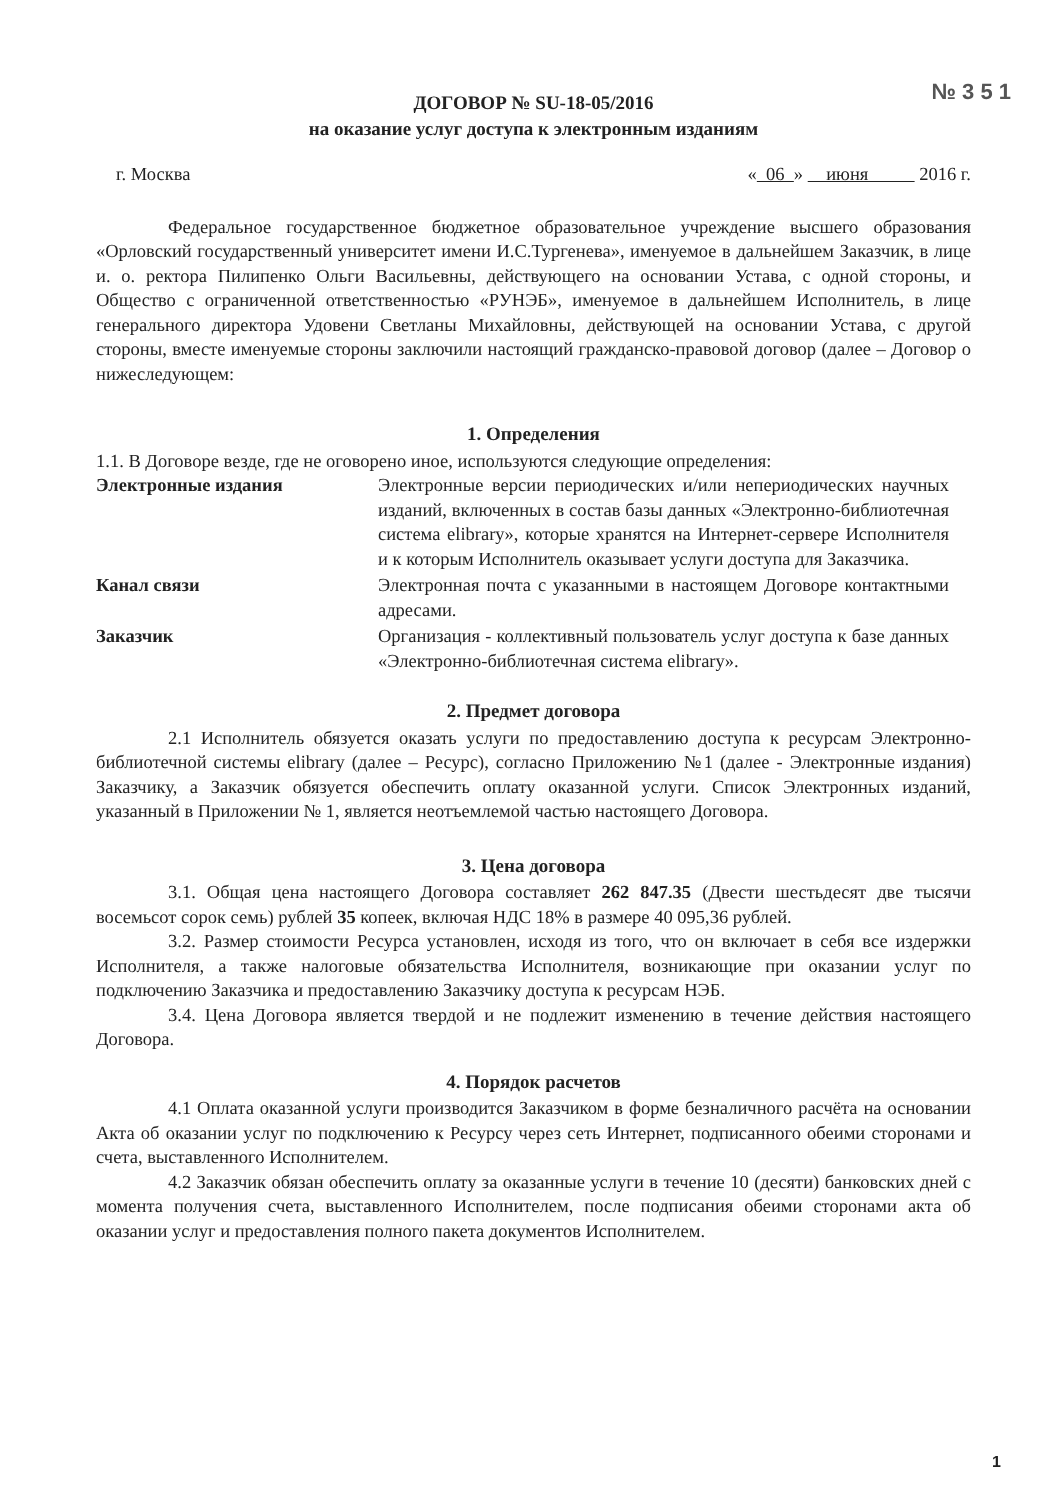№ 3 5 1
ДОГОВОР № SU-18-05/2016
на оказание услуг доступа к электронным изданиям
г. Москва « 06 » июня 2016 г.
Федеральное государственное бюджетное образовательное учреждение высшего образования «Орловский государственный университет имени И.С.Тургенева», именуемое в дальнейшем Заказчик, в лице и. о. ректора Пилипенко Ольги Васильевны, действующего на основании Устава, с одной стороны, и Общество с ограниченной ответственностью «РУНЭБ», именуемое в дальнейшем Исполнитель, в лице генерального директора Удовени Светланы Михайловны, действующей на основании Устава, с другой стороны, вместе именуемые стороны заключили настоящий гражданско-правовой договор (далее – Договор о нижеследующем:
1. Определения
1.1. В Договоре везде, где не оговорено иное, используются следующие определения:
Электронные издания Электронные версии периодических и/или непериодических научных изданий, включенных в состав базы данных «Электронно-библиотечная система elibrary», которые хранятся на Интернет-сервере Исполнителя и к которым Исполнитель оказывает услуги доступа для Заказчика.
Канал связи Электронная почта с указанными в настоящем Договоре контактными адресами.
Заказчик Организация - коллективный пользователь услуг доступа к базе данных «Электронно-библиотечная система elibrary».
2. Предмет договора
2.1 Исполнитель обязуется оказать услуги по предоставлению доступа к ресурсам Электронно-библиотечной системы elibrary (далее – Ресурс), согласно Приложению №1 (далее - Электронные издания) Заказчику, а Заказчик обязуется обеспечить оплату оказанной услуги. Список Электронных изданий, указанный в Приложении № 1, является неотъемлемой частью настоящего Договора.
3. Цена договора
3.1. Общая цена настоящего Договора составляет 262 847.35 (Двести шестьдесят две тысячи восемьсот сорок семь) рублей 35 копеек, включая НДС 18% в размере 40 095,36 рублей.
3.2. Размер стоимости Ресурса установлен, исходя из того, что он включает в себя все издержки Исполнителя, а также налоговые обязательства Исполнителя, возникающие при оказании услуг по подключению Заказчика и предоставлению Заказчику доступа к ресурсам НЭБ.
3.4. Цена Договора является твердой и не подлежит изменению в течение действия настоящего Договора.
4. Порядок расчетов
4.1 Оплата оказанной услуги производится Заказчиком в форме безналичного расчёта на основании Акта об оказании услуг по подключению к Ресурсу через сеть Интернет, подписанного обеими сторонами и счета, выставленного Исполнителем.
4.2 Заказчик обязан обеспечить оплату за оказанные услуги в течение 10 (десяти) банковских дней с момента получения счета, выставленного Исполнителем, после подписания обеими сторонами акта об оказании услуг и предоставления полного пакета документов Исполнителем.
1